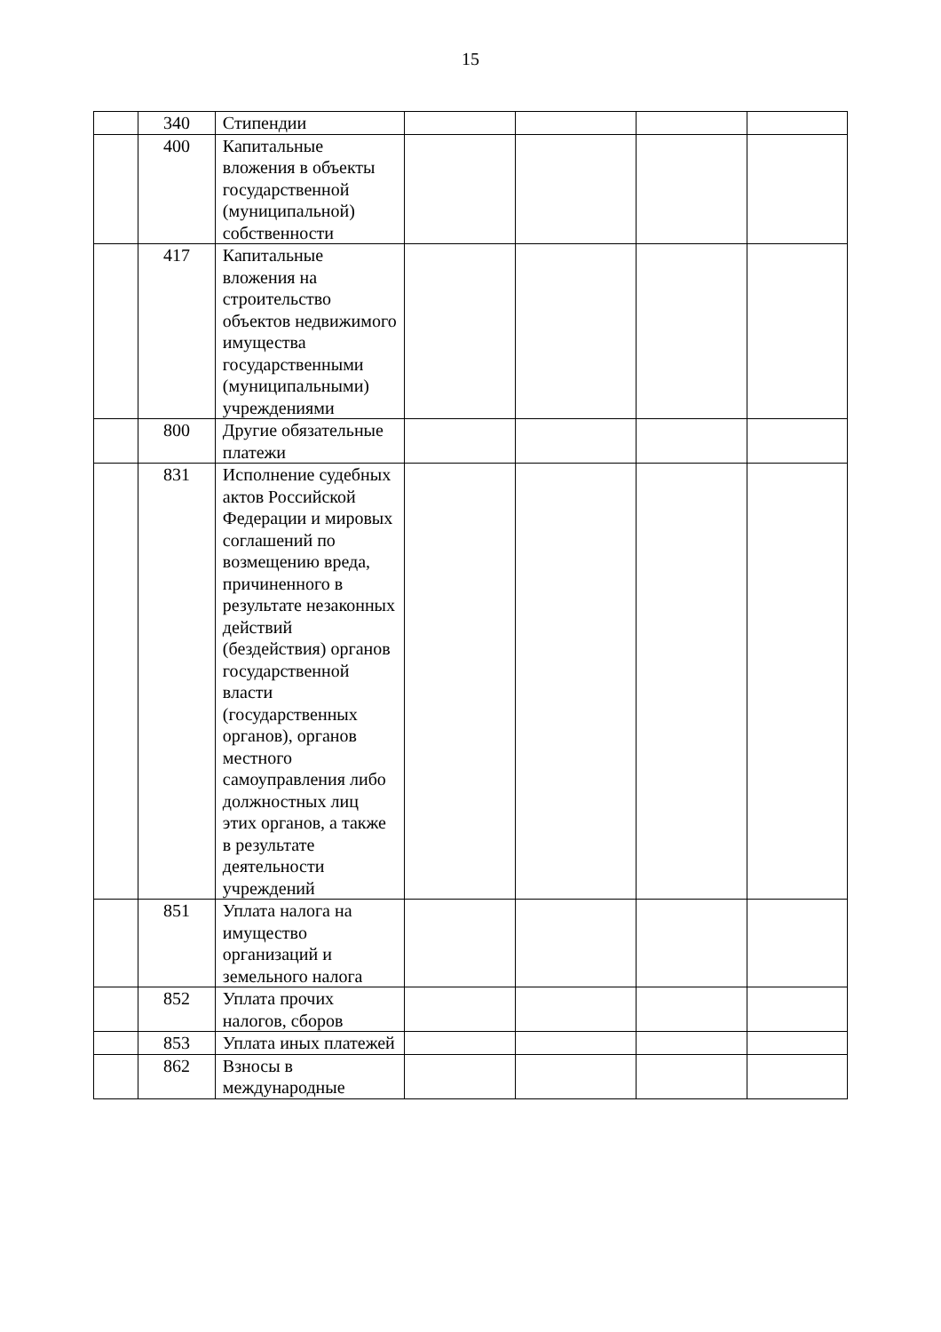15
| | 340 | Стипендии | | | | |
| | 400 | Капитальные вложения в объекты государственной (муниципальной) собственности | | | | |
| | 417 | Капитальные вложения на строительство объектов недвижимого имущества государственными (муниципальными) учреждениями | | | | |
| | 800 | Другие обязательные платежи | | | | |
| | 831 | Исполнение судебных актов Российской Федерации и мировых соглашений по возмещению вреда, причиненного в результате незаконных действий (бездействия) органов государственной власти (государственных органов), органов местного самоуправления либо должностных лиц этих органов, а также в результате деятельности учреждений | | | | |
| | 851 | Уплата налога на имущество организаций и земельного налога | | | | |
| | 852 | Уплата прочих налогов, сборов | | | | |
| | 853 | Уплата иных платежей | | | | |
| | 862 | Взносы в международные | | | | |